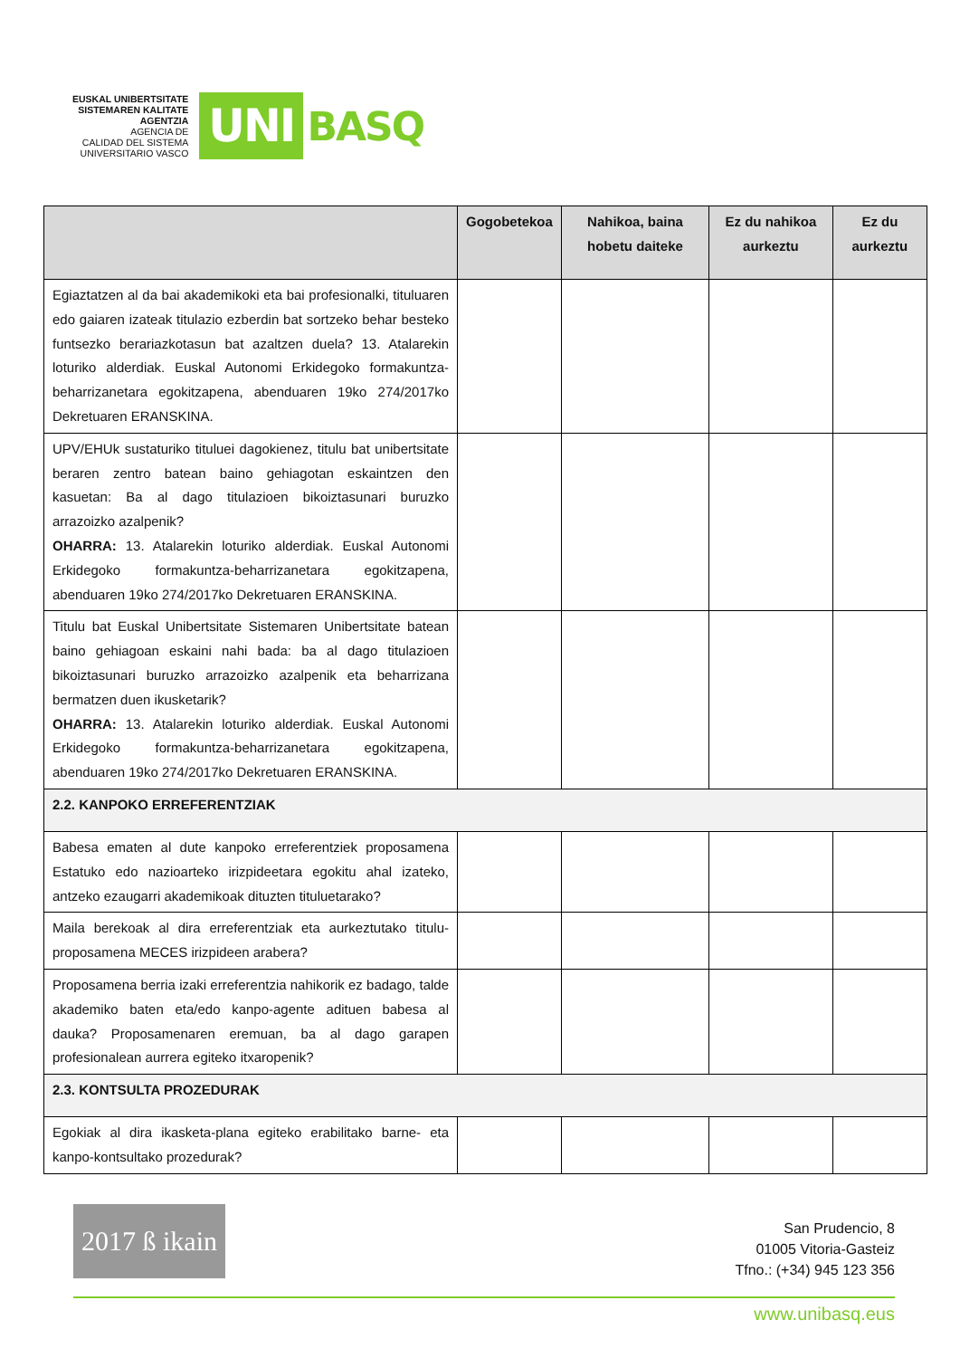EUSKAL UNIBERTSITATE
SISTEMAREN KALITATE
AGENTZIA
AGENCIA DE
CALIDAD DEL SISTEMA
UNIVERSITARIO VASCO
UNI
BASQ
| | Gogobetekoa | Nahikoa, baina hobetu daiteke | Ez du nahikoa aurkeztu | Ez du aurkeztu |
| --- | --- | --- | --- | --- |
| Egiaztatzen al da bai akademikoki eta bai profesionalki, tituluaren edo gaiaren izateak titulazio ezberdin bat sortzeko behar besteko funtsezko berariazkotasun bat azaltzen duela? 13. Atalarekin loturiko alderdiak. Euskal Autonomi Erkidegoko formakuntza-beharrizanetara egokitzapena, abenduaren 19ko 274/2017ko Dekretuaren ERANSKINA. | | | | |
| UPV/EHUk sustaturiko tituluei dagokienez, titulu bat unibertsitate beraren zentro batean baino gehiagotan eskaintzen den kasuetan: Ba al dago titulazioen bikoiztasunari buruzko arrazoizko azalpenik? OHARRA: 13. Atalarekin loturiko alderdiak. Euskal Autonomi Erkidegoko formakuntza-beharrizanetara egokitzapena, abenduaren 19ko 274/2017ko Dekretuaren ERANSKINA. | | | | |
| Titulu bat Euskal Unibertsitate Sistemaren Unibertsitate batean baino gehiagoan eskaini nahi bada: ba al dago titulazioen bikoiztasunari buruzko arrazoizko azalpenik eta beharrizana bermatzen duen ikusketarik? OHARRA: 13. Atalarekin loturiko alderdiak. Euskal Autonomi Erkidegoko formakuntza-beharrizanetara egokitzapena, abenduaren 19ko 274/2017ko Dekretuaren ERANSKINA. | | | | |
| 2.2. KANPOKO ERREFERENTZIAK | | | | |
| Babesa ematen al dute kanpoko erreferentziek proposamena Estatuko edo nazioarteko irizpideetara egokitu ahal izateko, antzeko ezaugarri akademikoak dituzten tituluetarako? | | | | |
| Maila berekoak al dira erreferentziak eta aurkeztutako titulu-proposamena MECES irizpideen arabera? | | | | |
| Proposamena berria izaki erreferentzia nahikorik ez badago, talde akademiko baten eta/edo kanpo-agente adituen babesa al dauka? Proposamenaren eremuan, ba al dago garapen profesionalean aurrera egiteko itxaropenik? | | | | |
| 2.3. KONTSULTA PROZEDURAK | | | | |
| Egokiak al dira ikasketa-plana egiteko erabilitako barne- eta kanpo-kontsultako prozedurak? | | | | |
2017 ß ikain
San Prudencio, 8
01005 Vitoria-Gasteiz
Tfno.: (+34) 945 123 356
www.unibasq.eus